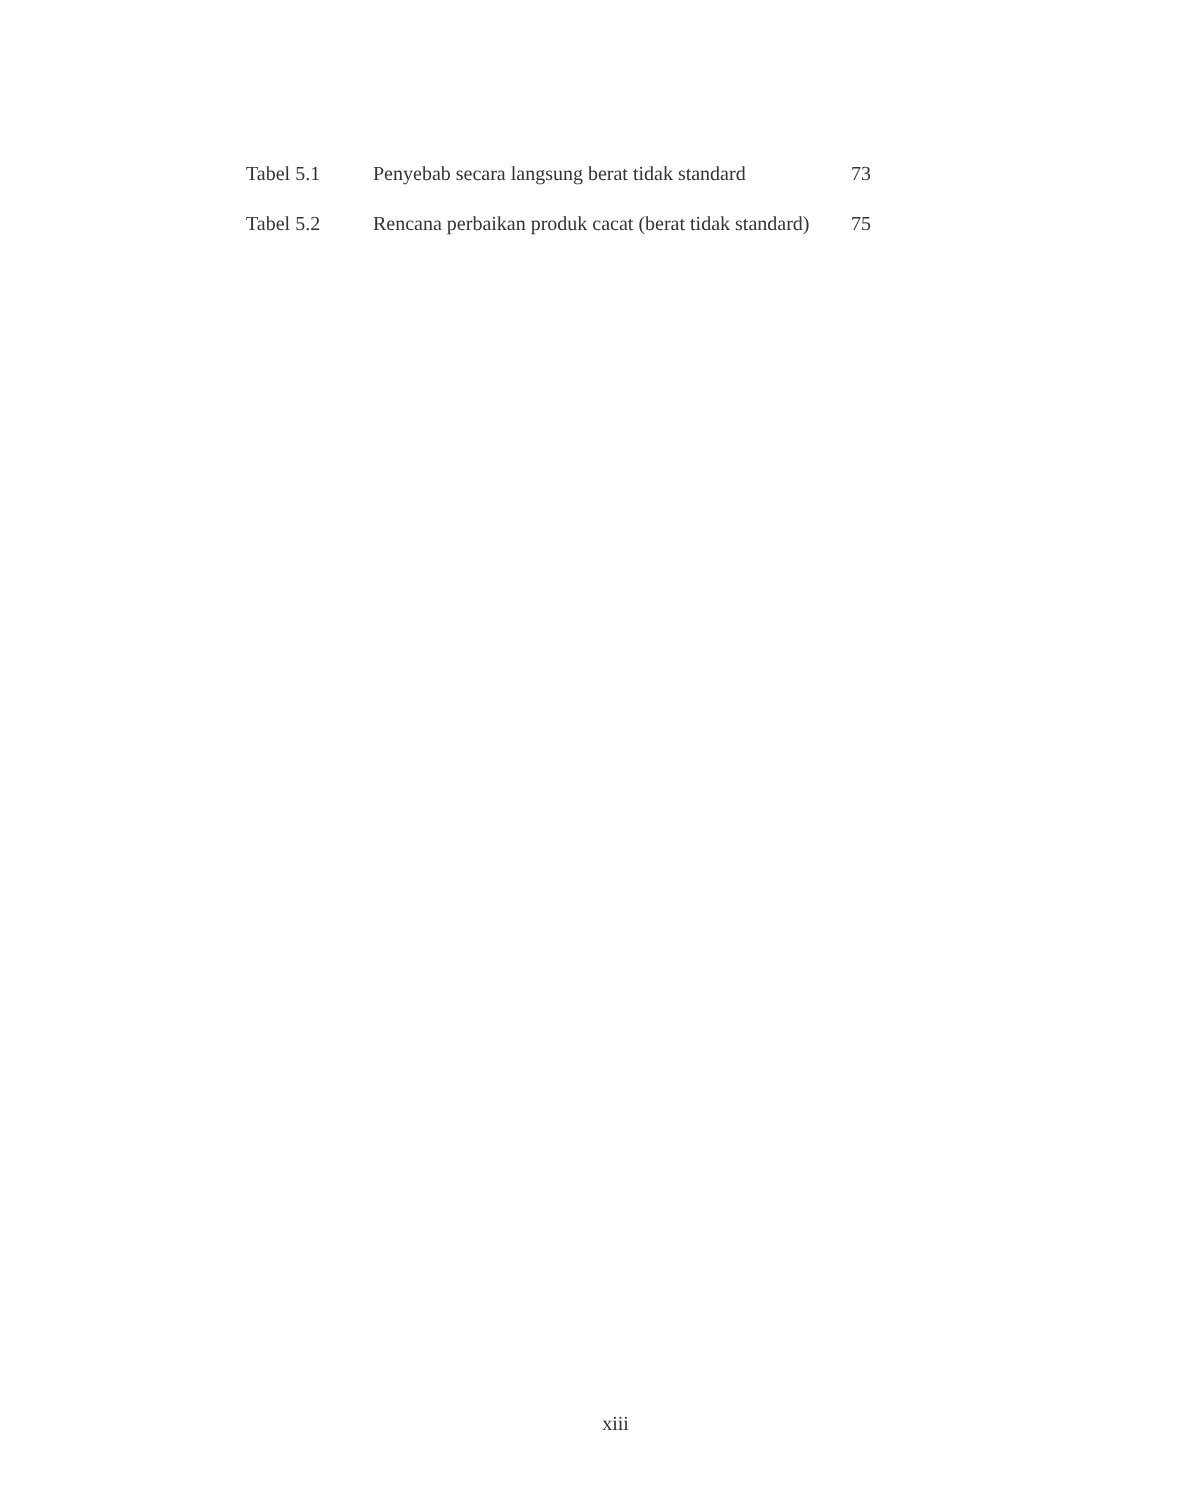| Tabel 5.1 | Penyebab secara langsung berat tidak standard | 73 |
| Tabel 5.2 | Rencana perbaikan produk cacat (berat tidak standard) | 75 |
xiii